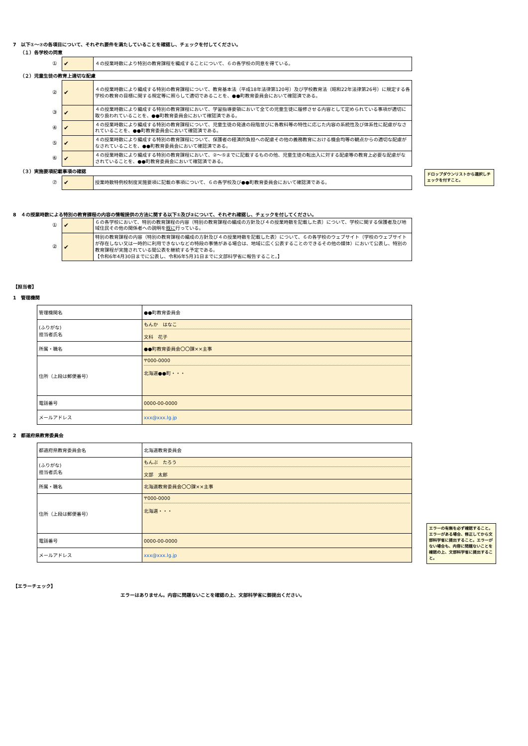7　以下①～⑦の各項目について、それぞれ要件を満たしていることを確認し、チェックを付してください。
（１）各学校の同意
| ① | ✔ | ４の授業時数により特別の教育課程を編成することについて、６の各学校の同意を得ている。 |
（２）児童生徒の教育上適切な配慮
| ② | ✔ | ４の授業時数により編成する特別の教育課程について、教育基本法（平成18年法律第120号）及び学校教育法（昭和22年法律第26号）に規定する各学校の教育の目標に関する規定等に照らして適切であることを、●●町教育委員会において確認済である。 |
| ③ | ✔ | ４の授業時数により編成する特別の教育課程において、学習指導要領において全ての児童生徒に履修させる内容として定められている事項が適切に取り扱われていることを、●●町教育委員会において確認済である。 |
| ④ | ✔ | ４の授業時数により編成する特別の教育課程について、児童生徒の発達の段階並びに各教科等の特性に応じた内容の系統性及び体系性に配慮がなされていることを、●●町教育委員会において確認済である。 |
| ⑤ | ✔ | ４の授業時数により編成する特別の教育課程について、保護者の経済的負担への配慮その他の義務教育における機会均等の観点からの適切な配慮がなされていることを、●●町教育委員会において確認済である。 |
| ⑥ | ✔ | ４の授業時数により編成する特別の教育課程において、②～⑤までに記載するものの他、児童生徒の転出入に対する配慮等の教育上必要な配慮がなされていることを、●●町教育委員会において確認済である。 |
（３）実施要項記載事項の確認
| ⑦ | ✔ | 授業時数特例校制度実施要項に記載の事項について、６の各学校及び●●町教育委員会において確認済である。 |
8　４の授業時数による特別の教育課程の内容の情報提供の方法に関する以下①及び②について、それぞれ確認し、チェックを付してください。
| ① | ✔ | ６の各学校において、特別の教育課程の内容（特別の教育課程の編成の方針及び４の授業時数を記載した表）について、学校に関する保護者及び地域住民その他の関係者への説明を 既に 行っている。 |
| ② | ✔ | 特別の教育課程の内容（特別の教育課程の編成の方針及び４の授業時数を記載した表）について、６の各学校のウェブサイト（学校のウェブサイトが存在しない又は一時的に利用できないなどの特段の事情がある場合は、地域に広く公表することのできるその他の媒体）において公表し、特別の教育課程が実施されている間公表を継続する予定である。 【令和6年4月30日までに公表し、令和6年5月31日までに文部科学省に報告すること。】 |
【担当者】
1　管理機関
| 管理機関名 | ●●町教育委員会 |
| (ふりがな) 担当者氏名 | もんか はなこ 文科 花子 |
| 所属・職名 | ●●町教育委員会〇〇課××主事 |
| 住所（上段は郵便番号） | 〒000-0000 北海道●●町・・・ |
| 電話番号 | 0000-00-0000 |
| メールアドレス | xxx@xxx.lg.jp |
2　都道府県教育委員会
| 都道府県教育委員会名 | 北海道教育委員会 |
| (ふりがな) 担当者氏名 | もんぶ たろう 文部 太郎 |
| 所属・職名 | 北海道教育委員会〇〇課××主事 |
| 住所（上段は郵便番号） | 〒000-0000 北海道・・・ |
| 電話番号 | 0000-00-0000 |
| メールアドレス | xxx@xxx.lg.jp |
【エラーチェック】
エラーはありません。内容に問題ないことを確認の上、文部科学省に御提出ください。
ドロップダウンリストから選択しチェックを付すこと。
エラーの有無を必ず確認すること。エラーがある場合、修正してから文部科学省に提出すること。エラーがない場合も、内容に問題ないことを確認の上、文部科学省に提出すること。